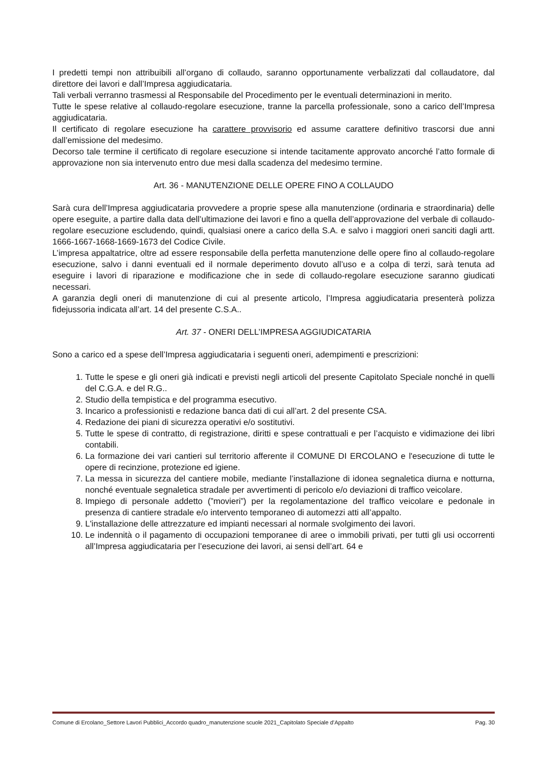I predetti tempi non attribuibili all’organo di collaudo, saranno opportunamente verbalizzati dal collaudatore, dal direttore dei lavori e dall’Impresa aggiudicataria.
Tali verbali verranno trasmessi al Responsabile del Procedimento per le eventuali determinazioni in merito.
Tutte le spese relative al collaudo-regolare esecuzione, tranne la parcella professionale, sono a carico dell’Impresa aggiudicataria.
Il certificato di regolare esecuzione ha carattere provvisorio ed assume carattere definitivo trascorsi due anni dall’emissione del medesimo.
Decorso tale termine il certificato di regolare esecuzione si intende tacitamente approvato ancorché l’atto formale di approvazione non sia intervenuto entro due mesi dalla scadenza del medesimo termine.
Art. 36 - MANUTENZIONE DELLE OPERE FINO A COLLAUDO
Sarà cura dell’Impresa aggiudicataria provvedere a proprie spese alla manutenzione (ordinaria e straordinaria) delle opere eseguite, a partire dalla data dell’ultimazione dei lavori e fino a quella dell’approvazione del verbale di collaudo-regolare esecuzione escludendo, quindi, qualsiasi onere a carico della S.A. e salvo i maggiori oneri sanciti dagli artt. 1666-1667-1668-1669-1673 del Codice Civile.
L’impresa appaltatrice, oltre ad essere responsabile della perfetta manutenzione delle opere fino al collaudo-regolare esecuzione, salvo i danni eventuali ed il normale deperimento dovuto all’uso e a colpa di terzi, sarà tenuta ad eseguire i lavori di riparazione e modificazione che in sede di collaudo-regolare esecuzione saranno giudicati necessari.
A garanzia degli oneri di manutenzione di cui al presente articolo, l’Impresa aggiudicataria presenterà polizza fidejussoria indicata all’art. 14 del presente C.S.A..
Art. 37 - ONERI DELL’IMPRESA AGGIUDICATARIA
Sono a carico ed a spese dell’Impresa aggiudicataria i seguenti oneri, adempimenti e prescrizioni:
1. Tutte le spese e gli oneri già indicati e previsti negli articoli del presente Capitolato Speciale nonché in quelli del C.G.A. e del R.G..
2. Studio della tempistica e del programma esecutivo.
3. Incarico a professionisti e redazione banca dati di cui all’art. 2 del presente CSA.
4. Redazione dei piani di sicurezza operativi e/o sostitutivi.
5. Tutte le spese di contratto, di registrazione, diritti e spese contrattuali e per l’acquisto e vidimazione dei libri contabili.
6. La formazione dei vari cantieri sul territorio afferente il COMUNE DI ERCOLANO e l'esecuzione di tutte le opere di recinzione, protezione ed igiene.
7. La messa in sicurezza del cantiere mobile, mediante l’installazione di idonea segnaletica diurna e notturna, nonché eventuale segnaletica stradale per avvertimenti di pericolo e/o deviazioni di traffico veicolare.
8. Impiego di personale addetto (”movieri”) per la regolamentazione del traffico veicolare e pedonale in presenza di cantiere stradale e/o intervento temporaneo di automezzi atti all’appalto.
9. L'installazione delle attrezzature ed impianti necessari al normale svolgimento dei lavori.
10. Le indennità o il pagamento di occupazioni temporanee di aree o immobili privati, per tutti gli usi occorrenti all’Impresa aggiudicataria per l’esecuzione dei lavori, ai sensi dell’art. 64 e
Comune di Ercolano_Settore Lavori Pubblici_Accordo quadro_manutenzione scuole 2021_Capitolato Speciale d’Appalto Pag. 30